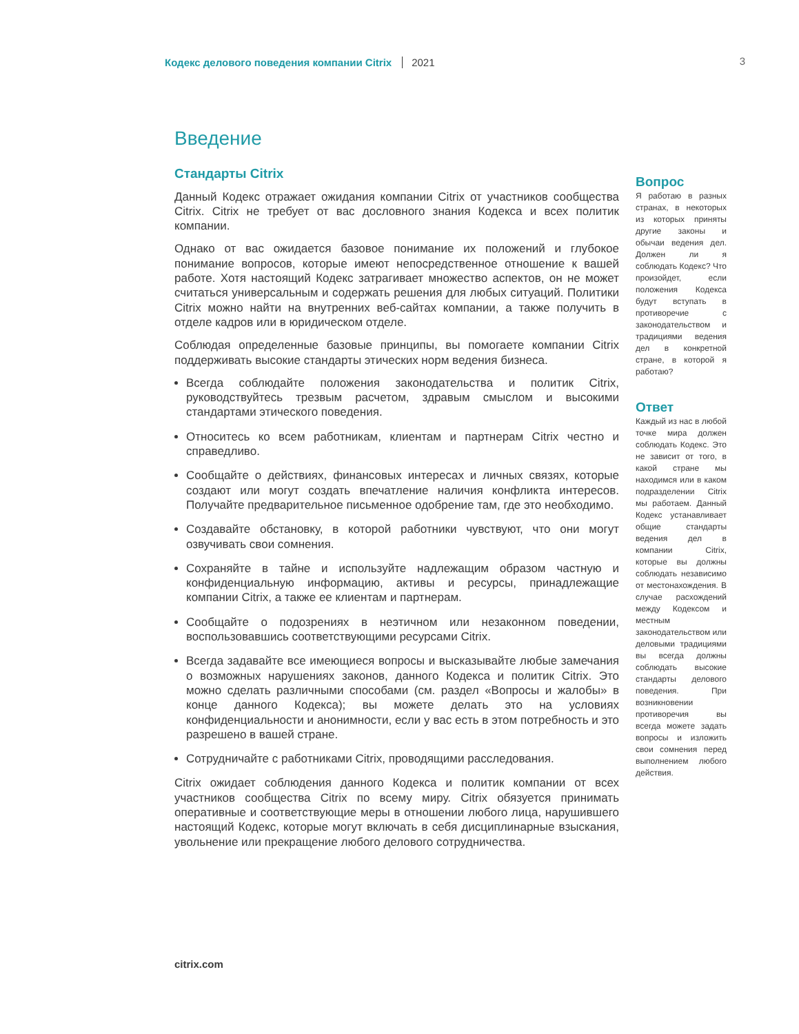Кодекс делового поведения компании Citrix 2021 3
Введение
Стандарты Citrix
Данный Кодекс отражает ожидания компании Citrix от участников сообщества Citrix. Citrix не требует от вас дословного знания Кодекса и всех политик компании.
Однако от вас ожидается базовое понимание их положений и глубокое понимание вопросов, которые имеют непосредственное отношение к вашей работе. Хотя настоящий Кодекс затрагивает множество аспектов, он не может считаться универсальным и содержать решения для любых ситуаций. Политики Citrix можно найти на внутренних веб-сайтах компании, а также получить в отделе кадров или в юридическом отделе.
Соблюдая определенные базовые принципы, вы помогаете компании Citrix поддерживать высокие стандарты этических норм ведения бизнеса.
Всегда соблюдайте положения законодательства и политик Citrix, руководствуйтесь трезвым расчетом, здравым смыслом и высокими стандартами этического поведения.
Относитесь ко всем работникам, клиентам и партнерам Citrix честно и справедливо.
Сообщайте о действиях, финансовых интересах и личных связях, которые создают или могут создать впечатление наличия конфликта интересов. Получайте предварительное письменное одобрение там, где это необходимо.
Создавайте обстановку, в которой работники чувствуют, что они могут озвучивать свои сомнения.
Сохраняйте в тайне и используйте надлежащим образом частную и конфиденциальную информацию, активы и ресурсы, принадлежащие компании Citrix, а также ее клиентам и партнерам.
Сообщайте о подозрениях в неэтичном или незаконном поведении, воспользовавшись соответствующими ресурсами Citrix.
Всегда задавайте все имеющиеся вопросы и высказывайте любые замечания о возможных нарушениях законов, данного Кодекса и политик Citrix. Это можно сделать различными способами (см. раздел «Вопросы и жалобы» в конце данного Кодекса); вы можете делать это на условиях конфиденциальности и анонимности, если у вас есть в этом потребность и это разрешено в вашей стране.
Сотрудничайте с работниками Citrix, проводящими расследования.
Citrix ожидает соблюдения данного Кодекса и политик компании от всех участников сообщества Citrix по всему миру. Citrix обязуется принимать оперативные и соответствующие меры в отношении любого лица, нарушившего настоящий Кодекс, которые могут включать в себя дисциплинарные взыскания, увольнение или прекращение любого делового сотрудничества.
Вопрос
Я работаю в разных странах, в некоторых из которых приняты другие законы и обычаи ведения дел. Должен ли я соблюдать Кодекс? Что произойдет, если положения Кодекса будут вступать в противоречие с законодательством и традициями ведения дел в конкретной стране, в которой я работаю?
Ответ
Каждый из нас в любой точке мира должен соблюдать Кодекс. Это не зависит от того, в какой стране мы находимся или в каком подразделении Citrix мы работаем. Данный Кодекс устанавливает общие стандарты ведения дел в компании Citrix, которые вы должны соблюдать независимо от местонахождения. В случае расхождений между Кодексом и местным законодательством или деловыми традициями вы всегда должны соблюдать высокие стандарты делового поведения. При возникновении противоречия вы всегда можете задать вопросы и изложить свои сомнения перед выполнением любого действия.
citrix.com